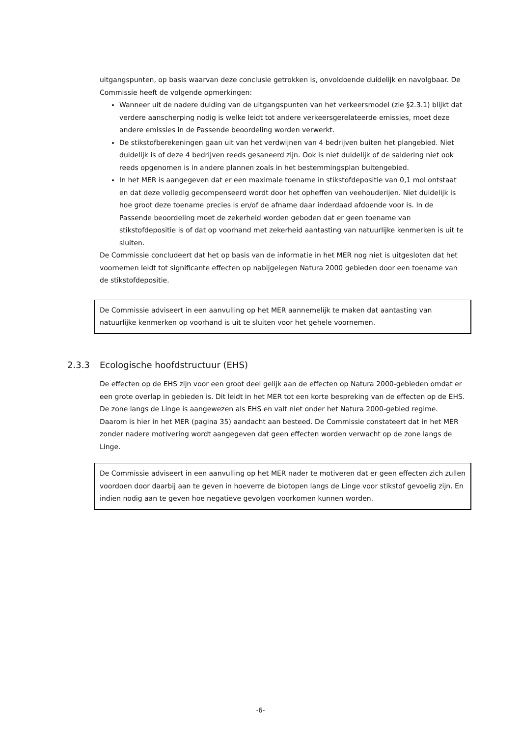uitgangspunten, op basis waarvan deze conclusie getrokken is, onvoldoende duidelijk en navolgbaar. De Commissie heeft de volgende opmerkingen:
Wanneer uit de nadere duiding van de uitgangspunten van het verkeersmodel (zie §2.3.1) blijkt dat verdere aanscherping nodig is welke leidt tot andere verkeersgerelateerde emissies, moet deze andere emissies in de Passende beoordeling worden verwerkt.
De stikstofberekeningen gaan uit van het verdwijnen van 4 bedrijven buiten het plangebied. Niet duidelijk is of deze 4 bedrijven reeds gesaneerd zijn. Ook is niet duidelijk of de saldering niet ook reeds opgenomen is in andere plannen zoals in het bestemmingsplan buitengebied.
In het MER is aangegeven dat er een maximale toename in stikstofdepositie van 0,1 mol ontstaat en dat deze volledig gecompenseerd wordt door het opheffen van veehouderijen. Niet duidelijk is hoe groot deze toename precies is en/of de afname daar inderdaad afdoende voor is. In de Passende beoordeling moet de zekerheid worden geboden dat er geen toename van stikstofdepositie is of dat op voorhand met zekerheid aantasting van natuurlijke kenmerken is uit te sluiten.
De Commissie concludeert dat het op basis van de informatie in het MER nog niet is uitgesloten dat het voornemen leidt tot significante effecten op nabijgelegen Natura 2000 gebieden door een toename van de stikstofdepositie.
De Commissie adviseert in een aanvulling op het MER aannemelijk te maken dat aantasting van natuurlijke kenmerken op voorhand is uit te sluiten voor het gehele voornemen.
2.3.3 Ecologische hoofdstructuur (EHS)
De effecten op de EHS zijn voor een groot deel gelijk aan de effecten op Natura 2000-gebieden omdat er een grote overlap in gebieden is. Dit leidt in het MER tot een korte bespreking van de effecten op de EHS. De zone langs de Linge is aangewezen als EHS en valt niet onder het Natura 2000-gebied regime. Daarom is hier in het MER (pagina 35) aandacht aan besteed. De Commissie constateert dat in het MER zonder nadere motivering wordt aangegeven dat geen effecten worden verwacht op de zone langs de Linge.
De Commissie adviseert in een aanvulling op het MER nader te motiveren dat er geen effecten zich zullen voordoen door daarbij aan te geven in hoeverre de biotopen langs de Linge voor stikstof gevoelig zijn. En indien nodig aan te geven hoe negatieve gevolgen voorkomen kunnen worden.
-6-